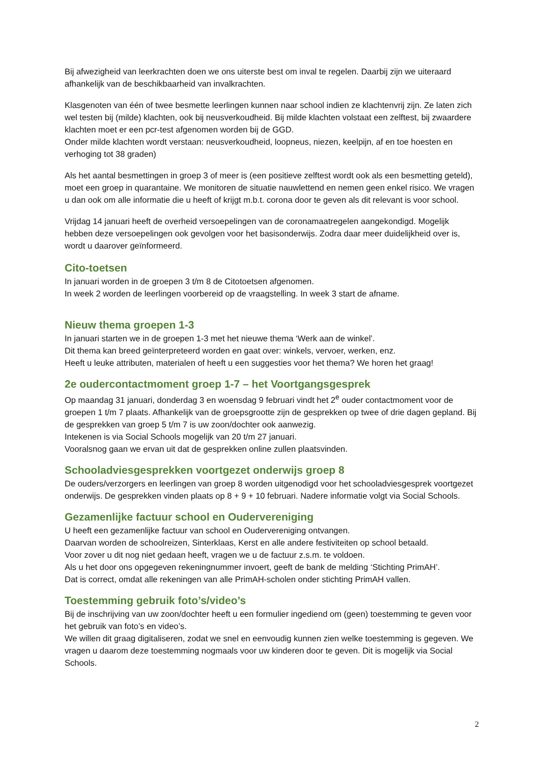Bij afwezigheid van leerkrachten doen we ons uiterste best om inval te regelen. Daarbij zijn we uiteraard afhankelijk van de beschikbaarheid van invalkrachten.
Klasgenoten van één of twee besmette leerlingen kunnen naar school indien ze klachtenvrij zijn. Ze laten zich wel testen bij (milde) klachten, ook bij neusverkoudheid. Bij milde klachten volstaat een zelftest, bij zwaardere klachten moet er een pcr-test afgenomen worden bij de GGD.
Onder milde klachten wordt verstaan: neusverkoudheid, loopneus, niezen, keelpijn, af en toe hoesten en verhoging tot 38 graden)
Als het aantal besmettingen in groep 3 of meer is (een positieve zelftest wordt ook als een besmetting geteld), moet een groep in quarantaine. We monitoren de situatie nauwlettend en nemen geen enkel risico. We vragen u dan ook om alle informatie die u heeft of krijgt m.b.t. corona door te geven als dit relevant is voor school.
Vrijdag 14 januari heeft de overheid versoepelingen van de coronamaatregelen aangekondigd. Mogelijk hebben deze versoepelingen ook gevolgen voor het basisonderwijs. Zodra daar meer duidelijkheid over is, wordt u daarover geïnformeerd.
Cito-toetsen
In januari worden in de groepen 3 t/m 8 de Citotoetsen afgenomen.
In week 2 worden de leerlingen voorbereid op de vraagstelling. In week 3 start de afname.
Nieuw thema groepen 1-3
In januari starten we in de groepen 1-3 met het nieuwe thema ‘Werk aan de winkel’.
Dit thema kan breed geïnterpreteerd worden en gaat over: winkels, vervoer, werken, enz.
Heeft u leuke attributen, materialen of heeft u een suggesties voor het thema? We horen het graag!
2e oudercontactmoment groep 1-7 – het Voortgangsgesprek
Op maandag 31 januari, donderdag 3 en woensdag 9 februari vindt het 2<sup>e</sup> ouder contactmoment voor de groepen 1 t/m 7 plaats. Afhankelijk van de groepsgrootte zijn de gesprekken op twee of drie dagen gepland. Bij de gesprekken van groep 5 t/m 7 is uw zoon/dochter ook aanwezig.
Intekenen is via Social Schools mogelijk van 20 t/m 27 januari.
Vooralsnog gaan we ervan uit dat de gesprekken online zullen plaatsvinden.
Schooladviesgesprekken voortgezet onderwijs groep 8
De ouders/verzorgers en leerlingen van groep 8 worden uitgenodigd voor het schooladviesgesprek voortgezet onderwijs. De gesprekken vinden plaats op 8 + 9 + 10 februari. Nadere informatie volgt via Social Schools.
Gezamenlijke factuur school en Oudervereniging
U heeft een gezamenlijke factuur van school en Oudervereniging ontvangen.
Daarvan worden de schoolreizen, Sinterklaas, Kerst en alle andere festiviteiten op school betaald.
Voor zover u dit nog niet gedaan heeft, vragen we u de factuur z.s.m. te voldoen.
Als u het door ons opgegeven rekeningnummer invoert, geeft de bank de melding ‘Stichting PrimAH’.
Dat is correct, omdat alle rekeningen van alle PrimAH-scholen onder stichting PrimAH vallen.
Toestemming gebruik foto’s/video’s
Bij de inschrijving van uw zoon/dochter heeft u een formulier ingediend om (geen) toestemming te geven voor het gebruik van foto’s en video’s.
We willen dit graag digitaliseren, zodat we snel en eenvoudig kunnen zien welke toestemming is gegeven. We vragen u daarom deze toestemming nogmaals voor uw kinderen door te geven. Dit is mogelijk via Social Schools.
2